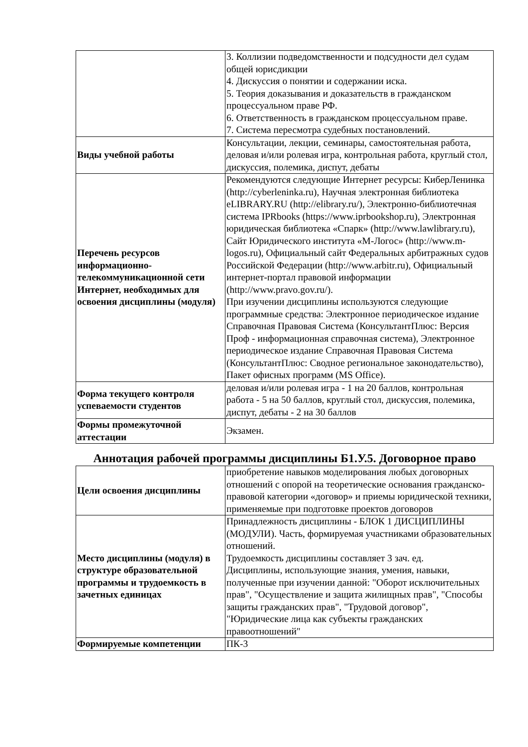| | 3. Коллизии подведомственности и подсудности дел судам общей юрисдикции 4. Дискуссия о понятии и содержании иска. 5. Теория доказывания и доказательств в гражданском процессуальном праве РФ. 6. Ответственность в гражданском процессуальном праве. 7. Система пересмотра судебных постановлений. |
| Виды учебной работы | Консультации, лекции, семинары, самостоятельная работа, деловая и/или ролевая игра, контрольная работа, круглый стол, дискуссия, полемика, диспут, дебаты |
| Перечень ресурсов информационно-телекоммуникационной сети Интернет, необходимых для освоения дисциплины (модуля) | Рекомендуются следующие Интернет ресурсы: КиберЛенинка (http://cyberleninka.ru), Научная электронная библиотека eLIBRARY.RU (http://elibrary.ru/), Электронно-библиотечная система IPRbooks (https://www.iprbookshop.ru), Электронная юридическая библиотека «Спарк» (http://www.lawlibrary.ru), Сайт Юридического института «М-Логос» (http://www.m-logos.ru), Официальный сайт Федеральных арбитражных судов Российской Федерации (http://www.arbitr.ru), Официальный интернет-портал правовой информации (http://www.pravo.gov.ru/). При изучении дисциплины используются следующие программные средства: Электронное периодическое издание Справочная Правовая Система (КонсультантПлюс: Версия Проф - информационная справочная система), Электронное периодическое издание Справочная Правовая Система (КонсультантПлюс: Сводное региональное законодательство), Пакет офисных программ (MS Office). |
| Форма текущего контроля успеваемости студентов | деловая и/или ролевая игра - 1 на 20 баллов, контрольная работа - 5 на 50 баллов, круглый стол, дискуссия, полемика, диспут, дебаты - 2 на 30 баллов |
| Формы промежуточной аттестации | Экзамен. |
Аннотация рабочей программы дисциплины Б1.У.5. Договорное право
| Цели освоения дисциплины | приобретение навыков моделирования любых договорных отношений с опорой на теоретические основания гражданско-правовой категории «договор» и приемы юридической техники, применяемые при подготовке проектов договоров |
| Место дисциплины (модуля) в структуре образовательной программы и трудоемкость в зачетных единицах | Принадлежность дисциплины - БЛОК 1 ДИСЦИПЛИНЫ (МОДУЛИ). Часть, формируемая участниками образовательных отношений. Трудоемкость дисциплины составляет 3 зач. ед. Дисциплины, использующие знания, умения, навыки, полученные при изучении данной: "Оборот исключительных прав", "Осуществление и защита жилищных прав", "Способы защиты гражданских прав", "Трудовой договор", "Юридические лица как субъекты гражданских правоотношений" |
| Формируемые компетенции | ПК-3 |